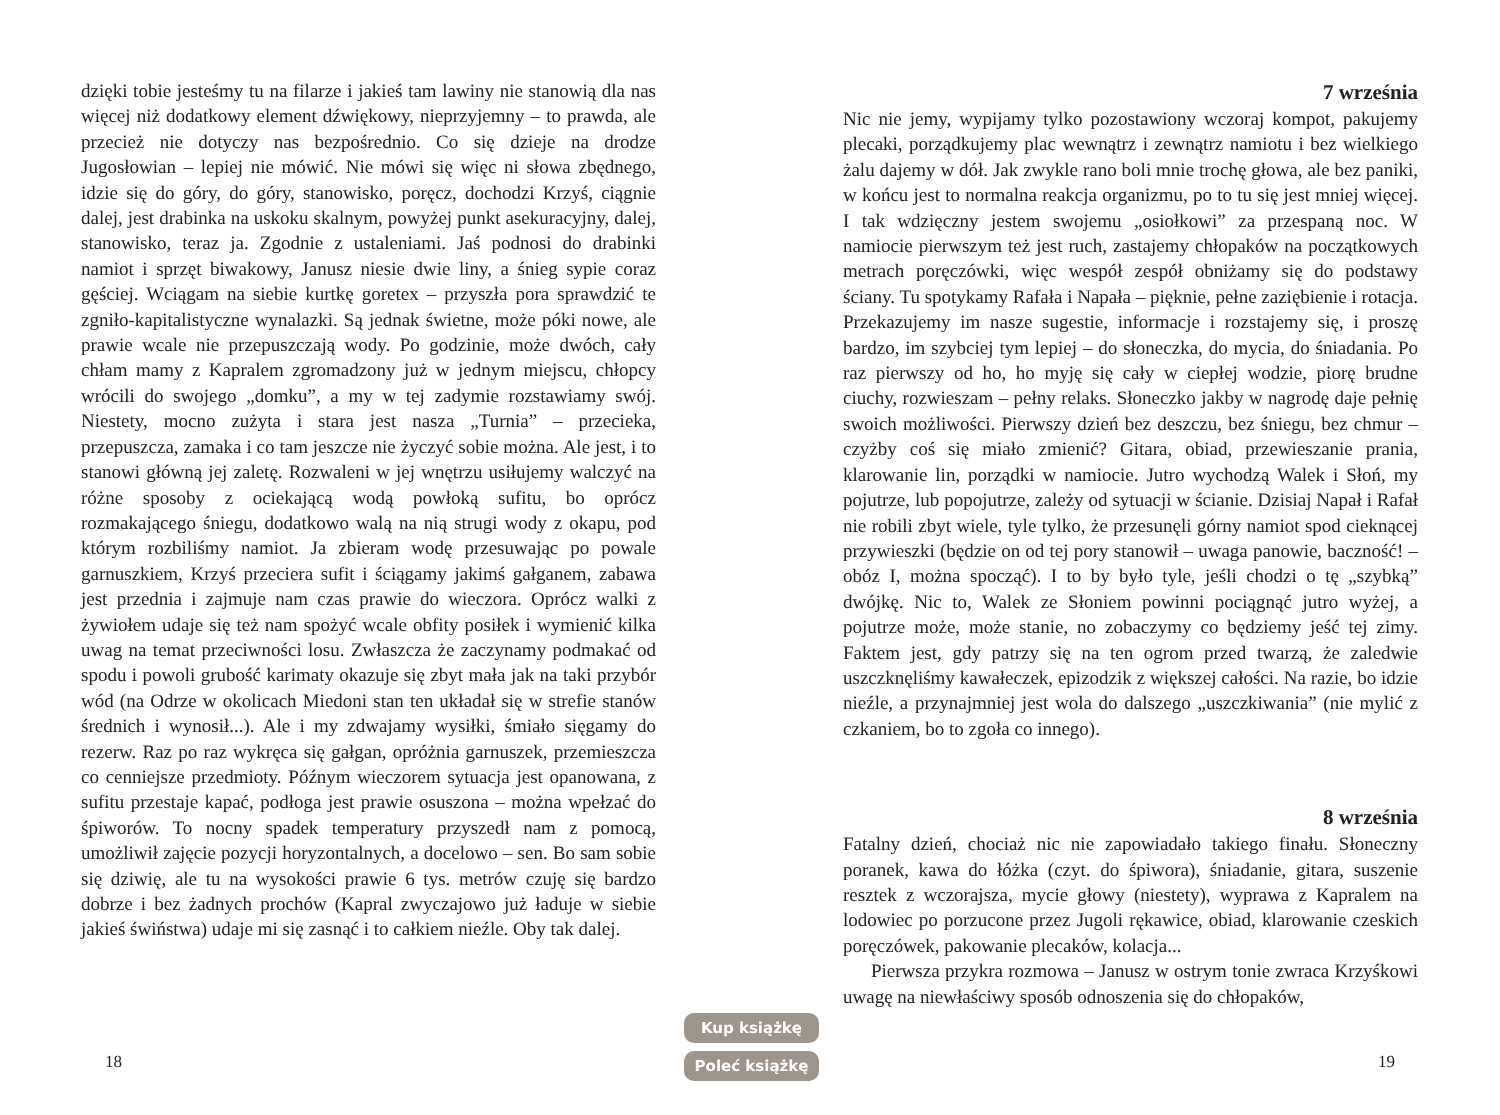dzięki tobie jesteśmy tu na filarze i jakieś tam lawiny nie stanowią dla nas więcej niż dodatkowy element dźwiękowy, nieprzyjemny – to prawda, ale przecież nie dotyczy nas bezpośrednio. Co się dzieje na drodze Jugosłowian – lepiej nie mówić. Nie mówi się więc ni słowa zbędnego, idzie się do góry, do góry, stanowisko, poręcz, dochodzi Krzyś, ciągnie dalej, jest drabinka na uskoku skalnym, powyżej punkt asekuracyjny, dalej, stanowisko, teraz ja. Zgodnie z ustaleniami. Jaś podnosi do drabinki namiot i sprzęt biwakowy, Janusz niesie dwie liny, a śnieg sypie coraz gęściej. Wciągam na siebie kurtkę goretex – przyszła pora sprawdzić te zgniło-kapitalistyczne wynalazki. Są jednak świetne, może póki nowe, ale prawie wcale nie przepuszczają wody. Po godzinie, może dwóch, cały chłam mamy z Kapralem zgromadzony już w jednym miejscu, chłopcy wrócili do swojego „domku”, a my w tej zadymie rozstawiamy swój. Niestety, mocno zużyta i stara jest nasza „Turnia” – przecieka, przepuszcza, zamaka i co tam jeszcze nie życzyć sobie można. Ale jest, i to stanowi główną jej zaletę. Rozwaleni w jej wnętrzu usiłujemy walczyć na różne sposoby z ociekającą wodą powłoką sufitu, bo oprócz rozmakającego śniegu, dodatkowo walą na nią strugi wody z okapu, pod którym rozbiliśmy namiot. Ja zbieram wodę przesuwając po powale garnuszkiem, Krzyś przeciera sufit i ściągamy jakimś gałganem, zabawa jest przednia i zajmuje nam czas prawie do wieczora. Oprócz walki z żywiołem udaje się też nam spożyć wcale obfity posiłek i wymienić kilka uwag na temat przeciwności losu. Zwłaszcza że zaczynamy podmakać od spodu i powoli grubość karimaty okazuje się zbyt mała jak na taki przybór wód (na Odrze w okolicach Miedoni stan ten układał się w strefie stanów średnich i wynosił...). Ale i my zdwajamy wysiłki, śmiało sięgamy do rezerw. Raz po raz wykręca się gałgan, opróżnia garnuszek, przemieszcza co cenniejsze przedmioty. Późnym wieczorem sytuacja jest opanowana, z sufitu przestaje kapać, podłoga jest prawie osuszona – można wpełzać do śpiworów. To nocny spadek temperatury przyszedł nam z pomocą, umożliwił zajęcie pozycji horyzontalnych, a docelowo – sen. Bo sam sobie się dziwię, ale tu na wysokości prawie 6 tys. metrów czuję się bardzo dobrze i bez żadnych prochów (Kapral zwyczajowo już ładuje w siebie jakieś świństwa) udaje mi się zasnąć i to całkiem nieźle. Oby tak dalej.
7 września
Nic nie jemy, wypijamy tylko pozostawiony wczoraj kompot, pakujemy plecaki, porządkujemy plac wewnątrz i zewnątrz namiotu i bez wielkiego żalu dajemy w dół. Jak zwykle rano boli mnie trochę głowa, ale bez paniki, w końcu jest to normalna reakcja organizmu, po to tu się jest mniej więcej. I tak wdzięczny jestem swojemu „osiołkowi” za przespaną noc. W namiocie pierwszym też jest ruch, zastajemy chłopaków na początkowych metrach poręczówki, więc wespół zespół obniżamy się do podstawy ściany. Tu spotykamy Rafała i Napała – pięknie, pełne zaziębienie i rotacja. Przekazujemy im nasze sugestie, informacje i rozstajemy się, i proszę bardzo, im szybciej tym lepiej – do słoneczka, do mycia, do śniadania. Po raz pierwszy od ho, ho myję się cały w ciepłej wodzie, piorę brudne ciuchy, rozwieszam – pełny relaks. Słoneczko jakby w nagrodę daje pełnię swoich możliwości. Pierwszy dzień bez deszczu, bez śniegu, bez chmur – czyżby coś się miało zmienić? Gitara, obiad, przewieszanie prania, klarowanie lin, porządki w namiocie. Jutro wychodzą Walek i Słoń, my pojutrze, lub popojutrze, zależy od sytuacji w ścianie. Dzisiaj Napał i Rafał nie robili zbyt wiele, tyle tylko, że przesunęli górny namiot spod cieknącej przywieszki (będzie on od tej pory stanowił – uwaga panowie, baczność! – obóz I, można spocząć). I to by było tyle, jeśli chodzi o tę „szybką” dwójkę. Nic to, Walek ze Słoniem powinni pociągnąć jutro wyżej, a pojutrze może, może stanie, no zobaczymy co będziemy jeść tej zimy. Faktem jest, gdy patrzy się na ten ogrom przed twarzą, że zaledwie uszczknęliśmy kawałeczek, epizodzik z większej całości. Na razie, bo idzie nieźle, a przynajmniej jest wola do dalszego „uszczkiwania” (nie mylić z czkaniem, bo to zgoła co innego).
8 września
Fatalny dzień, chociaż nic nie zapowiadało takiego finału. Słoneczny poranek, kawa do łóżka (czyt. do śpiwora), śniadanie, gitara, suszenie resztek z wczorajsza, mycie głowy (niestety), wyprawa z Kapralem na lodowiec po porzucone przez Jugoli rękawice, obiad, klarowanie czeskich poręczówek, pakowanie plecaków, kolacja...
Pierwsza przykra rozmowa – Janusz w ostrym tonie zwraca Krzyśkowi uwagę na niewłaściwy sposób odnoszenia się do chłopaków,
18
Kup książkę
Poleć książkę
19